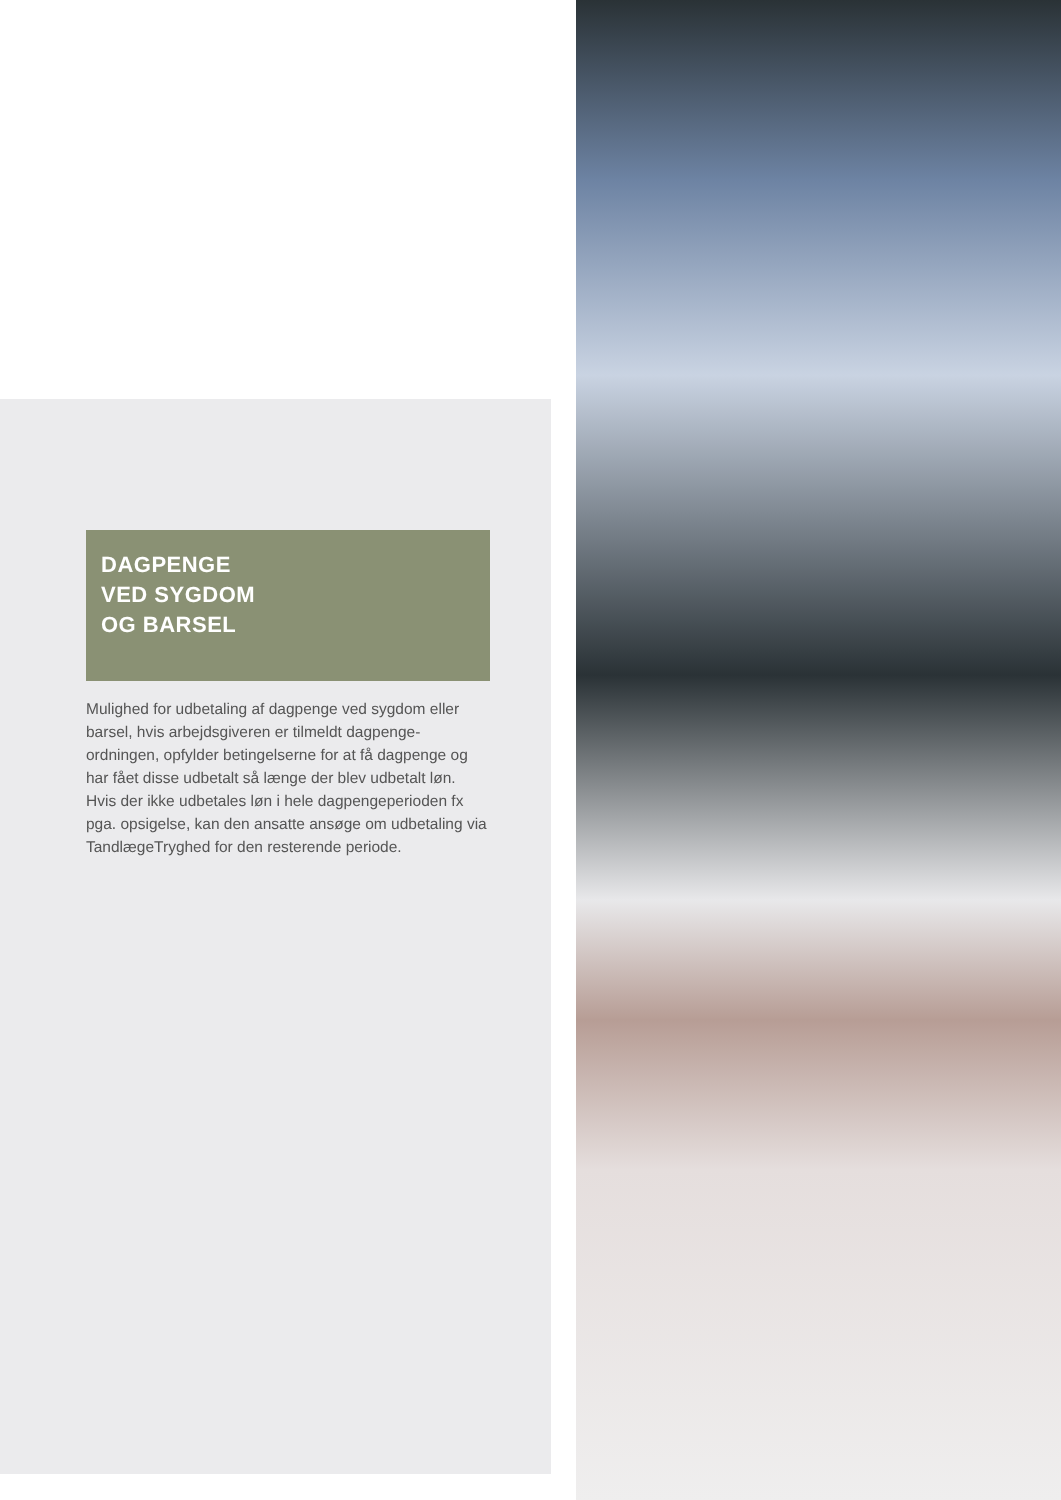DAGPENGE
VED SYGDOM
OG BARSEL
Mulighed for udbetaling af dagpenge ved sygdom eller barsel, hvis arbejdsgiveren er tilmeldt dagpenge-ordningen, opfylder betingelserne for at få dagpenge og har fået disse udbetalt så længe der blev udbetalt løn. Hvis der ikke udbetales løn i hele dagpengeperioden fx pga. opsigelse, kan den ansatte ansøge om udbetaling via TandlægeTryghed for den resterende periode.